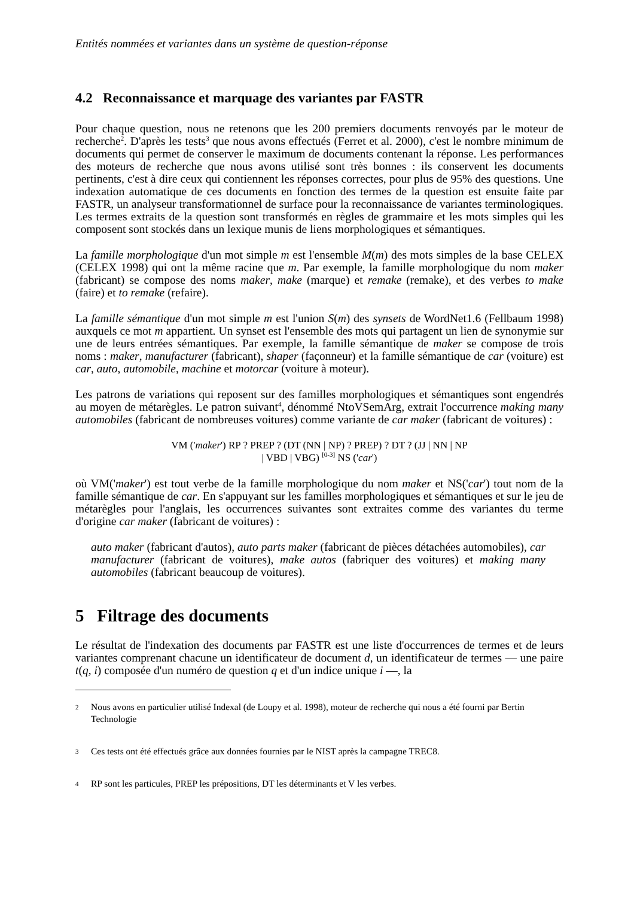Entités nommées et variantes dans un système de question-réponse
4.2 Reconnaissance et marquage des variantes par FASTR
Pour chaque question, nous ne retenons que les 200 premiers documents renvoyés par le moteur de recherche<sup>2</sup>. D'après les tests<sup>3</sup> que nous avons effectués (Ferret et al. 2000), c'est le nombre minimum de documents qui permet de conserver le maximum de documents contenant la réponse. Les performances des moteurs de recherche que nous avons utilisé sont très bonnes : ils conservent les documents pertinents, c'est à dire ceux qui contiennent les réponses correctes, pour plus de 95% des questions. Une indexation automatique de ces documents en fonction des termes de la question est ensuite faite par FASTR, un analyseur transformationnel de surface pour la reconnaissance de variantes terminologiques. Les termes extraits de la question sont transformés en règles de grammaire et les mots simples qui les composent sont stockés dans un lexique munis de liens morphologiques et sémantiques.
La famille morphologique d'un mot simple m est l'ensemble M(m) des mots simples de la base CELEX (CELEX 1998) qui ont la même racine que m. Par exemple, la famille morphologique du nom maker (fabricant) se compose des noms maker, make (marque) et remake (remake), et des verbes to make (faire) et to remake (refaire).
La famille sémantique d'un mot simple m est l'union S(m) des synsets de WordNet1.6 (Fellbaum 1998) auxquels ce mot m appartient. Un synset est l'ensemble des mots qui partagent un lien de synonymie sur une de leurs entrées sémantiques. Par exemple, la famille sémantique de maker se compose de trois noms : maker, manufacturer (fabricant), shaper (façonneur) et la famille sémantique de car (voiture) est car, auto, automobile, machine et motorcar (voiture à moteur).
Les patrons de variations qui reposent sur des familles morphologiques et sémantiques sont engendrés au moyen de métarègles. Le patron suivant<sup>4</sup>, dénommé NtoVSemArg, extrait l'occurrence making many automobiles (fabricant de nombreuses voitures) comme variante de car maker (fabricant de voitures) :
VM ('maker') RP ? PREP ? (DT (NN | NP) ? PREP) ? DT ? (JJ | NN | NP
| VBD | VBG) <sup>[0-3]</sup> NS ('car')
où VM('maker') est tout verbe de la famille morphologique du nom maker et NS('car') tout nom de la famille sémantique de car. En s'appuyant sur les familles morphologiques et sémantiques et sur le jeu de métarègles pour l'anglais, les occurrences suivantes sont extraites comme des variantes du terme d'origine car maker (fabricant de voitures) :
auto maker (fabricant d'autos), auto parts maker (fabricant de pièces détachées automobiles), car manufacturer (fabricant de voitures), make autos (fabriquer des voitures) et making many automobiles (fabricant beaucoup de voitures).
5 Filtrage des documents
Le résultat de l'indexation des documents par FASTR est une liste d'occurrences de termes et de leurs variantes comprenant chacune un identificateur de document d, un identificateur de termes — une paire t(q, i) composée d'un numéro de question q et d'un indice unique i —, la
2
Nous avons en particulier utilisé Indexal (de Loupy et al. 1998), moteur de recherche qui nous a été fourni par Bertin Technologie
3
Ces tests ont été effectués grâce aux données fournies par le NIST après la campagne TREC8.
4
RP sont les particules, PREP les prépositions, DT les déterminants et V les verbes.